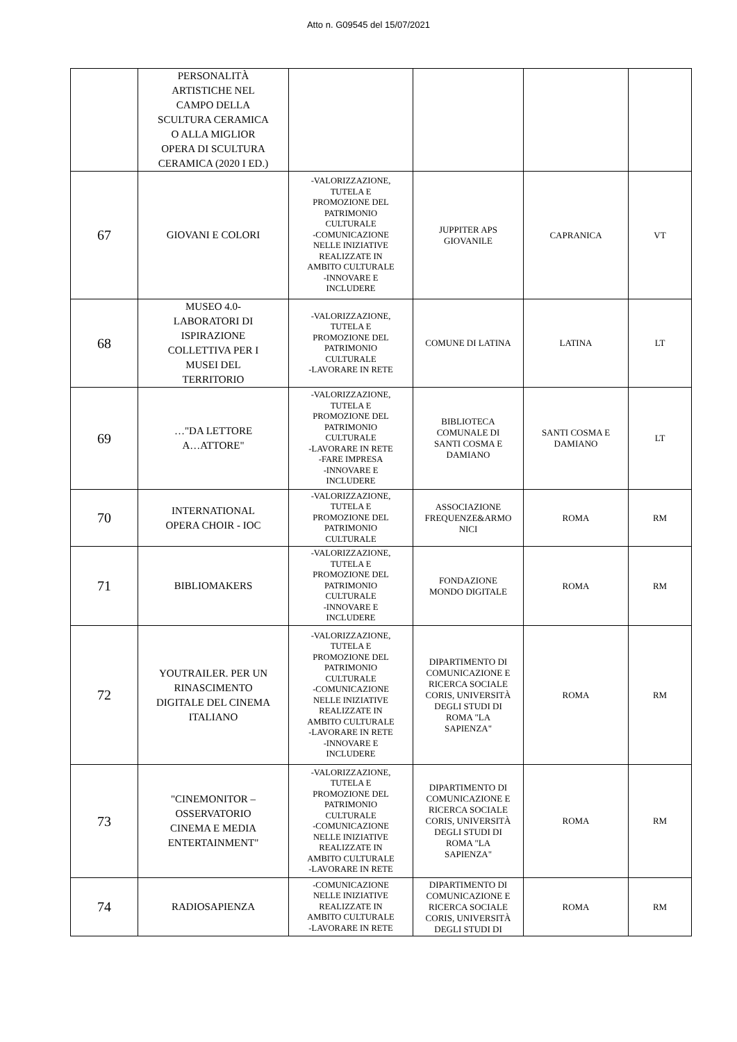Atto n. G09545 del 15/07/2021
| | PERSONALITÀ ARTISTICHE NEL CAMPO DELLA SCULTURA CERAMICA O ALLA MIGLIOR OPERA DI SCULTURA CERAMICA (2020 I ED.) | | | | |
| 67 | GIOVANI E COLORI | -VALORIZZAZIONE, TUTELA E PROMOZIONE DEL PATRIMONIO CULTURALE -COMUNICAZIONE NELLE INIZIATIVE REALIZZATE IN AMBITO CULTURALE -INNOVARE E INCLUDERE | JUPPITER APS GIOVANILE | CAPRANICA | VT |
| 68 | MUSEO 4.0- LABORATORI DI ISPIRAZIONE COLLETTIVA PER I MUSEI DEL TERRITORIO | -VALORIZZAZIONE, TUTELA E PROMOZIONE DEL PATRIMONIO CULTURALE -LAVORARE IN RETE | COMUNE DI LATINA | LATINA | LT |
| 69 | …"DA LETTORE A…ATTORE" | -VALORIZZAZIONE, TUTELA E PROMOZIONE DEL PATRIMONIO CULTURALE -LAVORARE IN RETE -FARE IMPRESA -INNOVARE E INCLUDERE | BIBLIOTECA COMUNALE DI SANTI COSMA E DAMIANO | SANTI COSMA E DAMIANO | LT |
| 70 | INTERNATIONAL OPERA CHOIR - IOC | -VALORIZZAZIONE, TUTELA E PROMOZIONE DEL PATRIMONIO CULTURALE | ASSOCIAZIONE FREQUENZE&ARMO NICI | ROMA | RM |
| 71 | BIBLIOMAKERS | -VALORIZZAZIONE, TUTELA E PROMOZIONE DEL PATRIMONIO CULTURALE -INNOVARE E INCLUDERE | FONDAZIONE MONDO DIGITALE | ROMA | RM |
| 72 | YOUTRAILER. PER UN RINASCIMENTO DIGITALE DEL CINEMA ITALIANO | -VALORIZZAZIONE, TUTELA E PROMOZIONE DEL PATRIMONIO CULTURALE -COMUNICAZIONE NELLE INIZIATIVE REALIZZATE IN AMBITO CULTURALE -LAVORARE IN RETE -INNOVARE E INCLUDERE | DIPARTIMENTO DI COMUNICAZIONE E RICERCA SOCIALE CORIS, UNIVERSITÀ DEGLI STUDI DI ROMA "LA SAPIENZA" | ROMA | RM |
| 73 | "CINEMONITOR – OSSERVATORIO CINEMA E MEDIA ENTERTAINMENT" | -VALORIZZAZIONE, TUTELA E PROMOZIONE DEL PATRIMONIO CULTURALE -COMUNICAZIONE NELLE INIZIATIVE REALIZZATE IN AMBITO CULTURALE -LAVORARE IN RETE | DIPARTIMENTO DI COMUNICAZIONE E RICERCA SOCIALE CORIS, UNIVERSITÀ DEGLI STUDI DI ROMA "LA SAPIENZA" | ROMA | RM |
| 74 | RADIOSAPIENZA | -COMUNICAZIONE NELLE INIZIATIVE REALIZZATE IN AMBITO CULTURALE -LAVORARE IN RETE | DIPARTIMENTO DI COMUNICAZIONE E RICERCA SOCIALE CORIS, UNIVERSITÀ DEGLI STUDI DI | ROMA | RM |